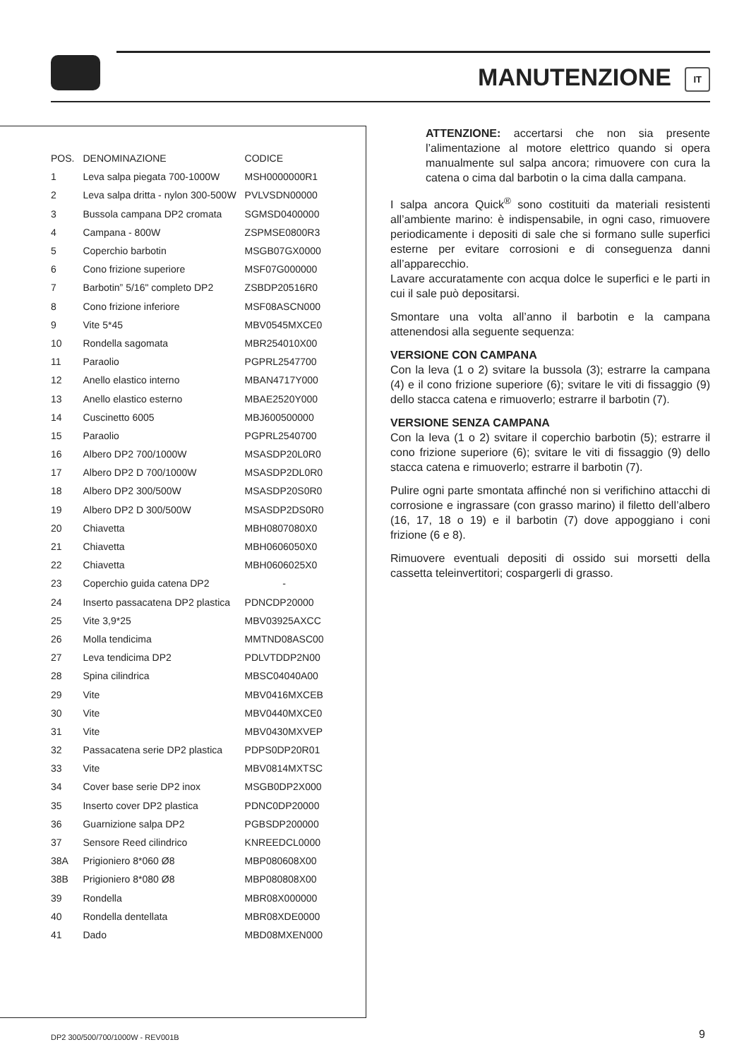MANUTENZIONE IT
| POS. | DENOMINAZIONE | CODICE |
| --- | --- | --- |
| 1 | Leva salpa piegata 700-1000W | MSH0000000R1 |
| 2 | Leva salpa dritta - nylon 300-500W | PVLVSDN00000 |
| 3 | Bussola campana DP2 cromata | SGMSD0400000 |
| 4 | Campana - 800W | ZSPMSE0800R3 |
| 5 | Coperchio barbotin | MSGB07GX0000 |
| 6 | Cono frizione superiore | MSF07G000000 |
| 7 | Barbotin” 5/16" completo DP2 | ZSBDP20516R0 |
| 8 | Cono frizione inferiore | MSF08ASCN000 |
| 9 | Vite 5*45 | MBV0545MXCE0 |
| 10 | Rondella sagomata | MBR254010X00 |
| 11 | Paraolio | PGPRL2547700 |
| 12 | Anello elastico interno | MBAN4717Y000 |
| 13 | Anello elastico esterno | MBAE2520Y000 |
| 14 | Cuscinetto 6005 | MBJ600500000 |
| 15 | Paraolio | PGPRL2540700 |
| 16 | Albero DP2 700/1000W | MSASDP20L0R0 |
| 17 | Albero DP2 D 700/1000W | MSASDP2DL0R0 |
| 18 | Albero DP2 300/500W | MSASDP20S0R0 |
| 19 | Albero DP2 D 300/500W | MSASDP2DS0R0 |
| 20 | Chiavetta | MBH0807080X0 |
| 21 | Chiavetta | MBH0606050X0 |
| 22 | Chiavetta | MBH0606025X0 |
| 23 | Coperchio guida catena DP2 | - |
| 24 | Inserto passacatena DP2 plastica | PDNCDP20000 |
| 25 | Vite 3,9*25 | MBV03925AXCC |
| 26 | Molla tendicima | MMTND08ASC00 |
| 27 | Leva tendicima DP2 | PDLVTDDP2N00 |
| 28 | Spina cilindrica | MBSC04040A00 |
| 29 | Vite | MBV0416MXCEB |
| 30 | Vite | MBV0440MXCE0 |
| 31 | Vite | MBV0430MXVEP |
| 32 | Passacatena serie DP2 plastica | PDPS0DP20R01 |
| 33 | Vite | MBV0814MXTSC |
| 34 | Cover base serie DP2 inox | MSGB0DP2X000 |
| 35 | Inserto cover DP2 plastica | PDNC0DP20000 |
| 36 | Guarnizione salpa DP2 | PGBSDP200000 |
| 37 | Sensore Reed cilindrico | KNREEDCL0000 |
| 38A | Prigioniero 8*060 Ø8 | MBP080608X00 |
| 38B | Prigioniero 8*080 Ø8 | MBP080808X00 |
| 39 | Rondella | MBR08X000000 |
| 40 | Rondella dentellata | MBR08XDE0000 |
| 41 | Dado | MBD08MXEN000 |
ATTENZIONE: accertarsi che non sia presente l’alimentazione al motore elettrico quando si opera manualmente sul salpa ancora; rimuovere con cura la catena o cima dal barbotin o la cima dalla campana.
I salpa ancora Quick<sup>®</sup> sono costituiti da materiali resistenti all’ambiente marino: è indispensabile, in ogni caso, rimuovere periodicamente i depositi di sale che si formano sulle superfici esterne per evitare corrosioni e di conseguenza danni all’apparecchio.
Lavare accuratamente con acqua dolce le superfici e le parti in cui il sale può depositarsi.
Smontare una volta all’anno il barbotin e la campana attenendosi alla seguente sequenza:
VERSIONE CON CAMPANA
Con la leva (1 o 2) svitare la bussola (3); estrarre la campana (4) e il cono frizione superiore (6); svitare le viti di fissaggio (9) dello stacca catena e rimuoverlo; estrarre il barbotin (7).
VERSIONE SENZA CAMPANA
Con la leva (1 o 2) svitare il coperchio barbotin (5); estrarre il cono frizione superiore (6); svitare le viti di fissaggio (9) dello stacca catena e rimuoverlo; estrarre il barbotin (7).
Pulire ogni parte smontata affinché non si verifichino attacchi di corrosione e ingrassare (con grasso marino) il filetto dell’albero (16, 17, 18 o 19) e il barbotin (7) dove appoggiano i coni frizione (6 e 8).
Rimuovere eventuali depositi di ossido sui morsetti della cassetta teleinvertitori; cospargerli di grasso.
DP2 300/500/700/1000W - REV001B
9